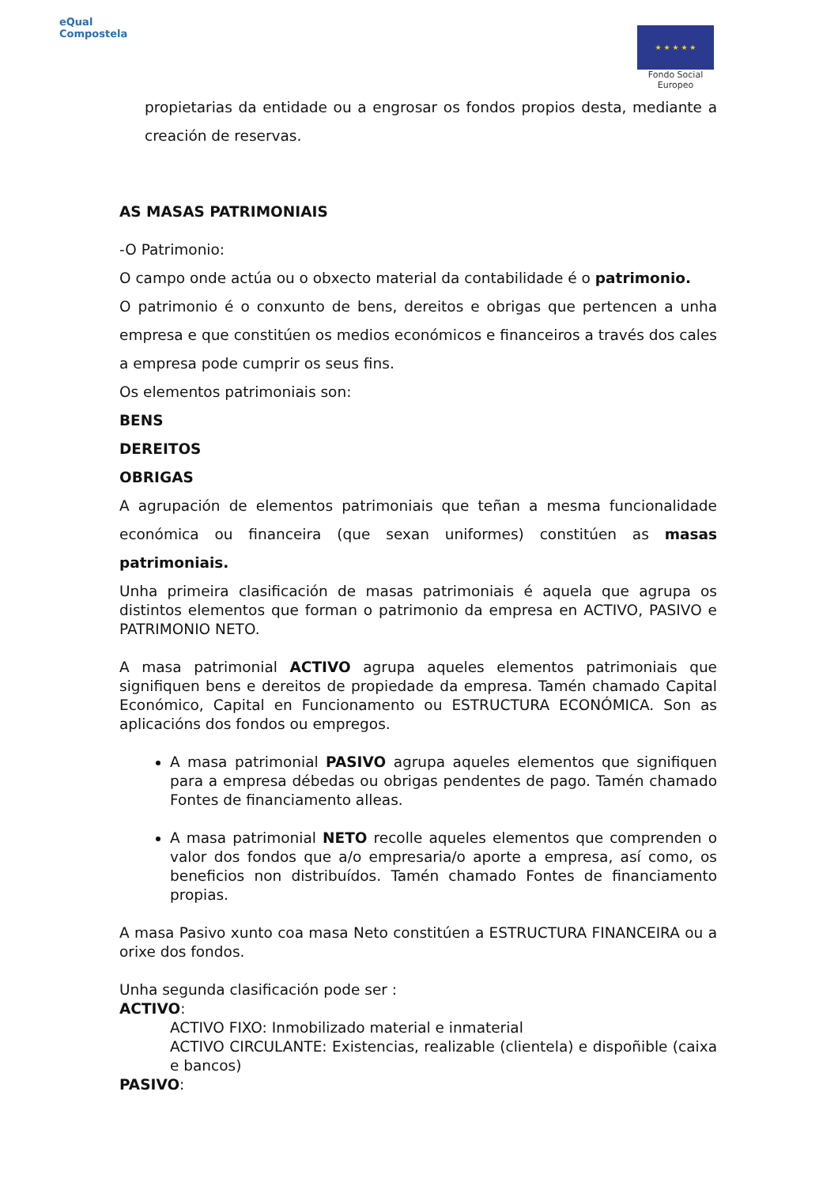eQual
Compostela
★ ★ ★ ★ ★
Fondo Social
Europeo
propietarias da entidade ou a engrosar os fondos propios desta, mediante a creación de reservas.
AS MASAS PATRIMONIAIS
-O Patrimonio:
O campo onde actúa ou o obxecto material da contabilidade é o patrimonio.
O patrimonio é o conxunto de bens, dereitos e obrigas que pertencen a unha empresa e que constitúen os medios económicos e financeiros a través dos cales a empresa pode cumprir os seus fins.
Os elementos patrimoniais son:
BENS
DEREITOS
OBRIGAS
A agrupación de elementos patrimoniais que teñan a mesma funcionalidade económica ou financeira (que sexan uniformes) constitúen as masas patrimoniais.
Unha primeira clasificación de masas patrimoniais é aquela que agrupa os distintos elementos que forman o patrimonio da empresa en ACTIVO, PASIVO e PATRIMONIO NETO.
A masa patrimonial ACTIVO agrupa aqueles elementos patrimoniais que signifiquen bens e dereitos de propiedade da empresa. Tamén chamado Capital Económico, Capital en Funcionamento ou ESTRUCTURA ECONÓMICA. Son as aplicacións dos fondos ou empregos.
A masa patrimonial PASIVO agrupa aqueles elementos que signifiquen para a empresa débedas ou obrigas pendentes de pago. Tamén chamado Fontes de financiamento alleas.
A masa patrimonial NETO recolle aqueles elementos que comprenden o valor dos fondos que a/o empresaria/o aporte a empresa, así como, os beneficios non distribuídos. Tamén chamado Fontes de financiamento propias.
A masa Pasivo xunto coa masa Neto constitúen a ESTRUCTURA FINANCEIRA ou a orixe dos fondos.
Unha segunda clasificación pode ser :
ACTIVO:
ACTIVO FIXO: Inmobilizado material e inmaterial
ACTIVO CIRCULANTE: Existencias, realizable (clientela) e dispoñible (caixa e bancos)
PASIVO: